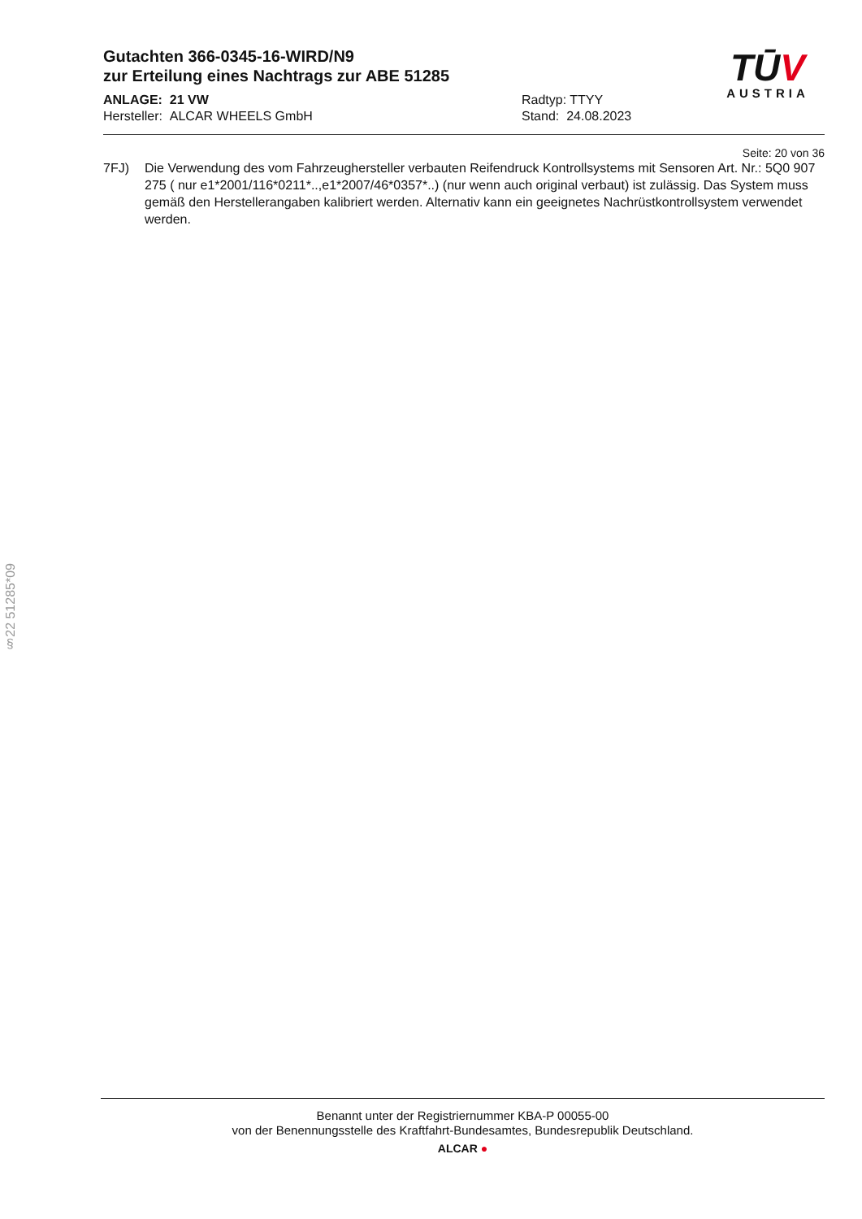§22 51285*09
Gutachten 366-0345-16-WIRD/N9
zur Erteilung eines Nachtrags zur ABE 51285
ANLAGE: 21 VW
Hersteller: ALCAR WHEELS GmbH
Radtyp: TTYY
Stand: 24.08.2023
TŪV
AUSTRIA
Seite: 20 von 36
7FJ) Die Verwendung des vom Fahrzeughersteller verbauten Reifendruck Kontrollsystems mit Sensoren Art. Nr.: 5Q0 907 275 ( nur e1*2001/116*0211*..,e1*2007/46*0357*..) (nur wenn auch original verbaut) ist zulässig. Das System muss gemäß den Herstellerangaben kalibriert werden. Alternativ kann ein geeignetes Nachrüstkontrollsystem verwendet werden.
Benannt unter der Registriernummer KBA-P 00055-00
von der Benennungsstelle des Kraftfahrt-Bundesamtes, Bundesrepublik Deutschland.
ALCAR ●